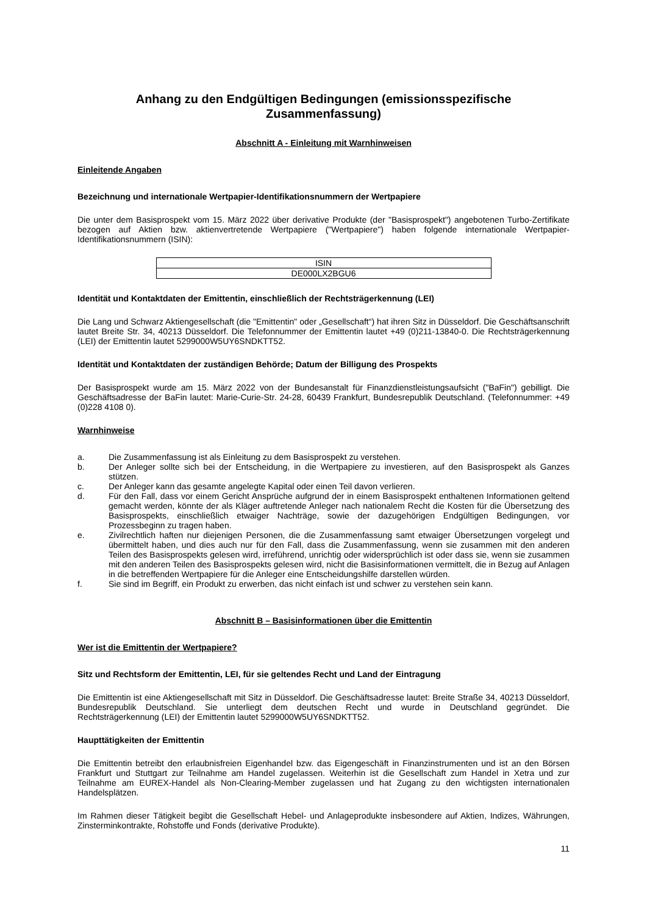Anhang zu den Endgültigen Bedingungen (emissionsspezifische Zusammenfassung)
Abschnitt A - Einleitung mit Warnhinweisen
Einleitende Angaben
Bezeichnung und internationale Wertpapier-Identifikationsnummern der Wertpapiere
Die unter dem Basisprospekt vom 15. März 2022 über derivative Produkte (der "Basisprospekt") angebotenen Turbo-Zertifikate bezogen auf Aktien bzw. aktienvertretende Wertpapiere ("Wertpapiere") haben folgende internationale Wertpapier-Identifikationsnummern (ISIN):
| ISIN |
| --- |
| DE000LX2BGU6 |
Identität und Kontaktdaten der Emittentin, einschließlich der Rechtsträgerkennung (LEI)
Die Lang und Schwarz Aktiengesellschaft (die "Emittentin" oder „Gesellschaft“) hat ihren Sitz in Düsseldorf. Die Geschäftsanschrift lautet Breite Str. 34, 40213 Düsseldorf. Die Telefonnummer der Emittentin lautet +49 (0)211-13840-0. Die Rechtsträgerkennung (LEI) der Emittentin lautet 5299000W5UY6SNDKTT52.
Identität und Kontaktdaten der zuständigen Behörde; Datum der Billigung des Prospekts
Der Basisprospekt wurde am 15. März 2022 von der Bundesanstalt für Finanzdienstleistungsaufsicht ("BaFin") gebilligt. Die Geschäftsadresse der BaFin lautet: Marie-Curie-Str. 24-28, 60439 Frankfurt, Bundesrepublik Deutschland. (Telefonnummer: +49 (0)228 4108 0).
Warnhinweise
a. Die Zusammenfassung ist als Einleitung zu dem Basisprospekt zu verstehen.
b. Der Anleger sollte sich bei der Entscheidung, in die Wertpapiere zu investieren, auf den Basisprospekt als Ganzes stützen.
c. Der Anleger kann das gesamte angelegte Kapital oder einen Teil davon verlieren.
d. Für den Fall, dass vor einem Gericht Ansprüche aufgrund der in einem Basisprospekt enthaltenen Informationen geltend gemacht werden, könnte der als Kläger auftretende Anleger nach nationalem Recht die Kosten für die Übersetzung des Basisprospekts, einschließlich etwaiger Nachträge, sowie der dazugehörigen Endgültigen Bedingungen, vor Prozessbeginn zu tragen haben.
e. Zivilrechtlich haften nur diejenigen Personen, die die Zusammenfassung samt etwaiger Übersetzungen vorgelegt und übermittelt haben, und dies auch nur für den Fall, dass die Zusammenfassung, wenn sie zusammen mit den anderen Teilen des Basisprospekts gelesen wird, irreführend, unrichtig oder widersprüchlich ist oder dass sie, wenn sie zusammen mit den anderen Teilen des Basisprospekts gelesen wird, nicht die Basisinformationen vermittelt, die in Bezug auf Anlagen in die betreffenden Wertpapiere für die Anleger eine Entscheidungshilfe darstellen würden.
f. Sie sind im Begriff, ein Produkt zu erwerben, das nicht einfach ist und schwer zu verstehen sein kann.
Abschnitt B – Basisinformationen über die Emittentin
Wer ist die Emittentin der Wertpapiere?
Sitz und Rechtsform der Emittentin, LEI, für sie geltendes Recht und Land der Eintragung
Die Emittentin ist eine Aktiengesellschaft mit Sitz in Düsseldorf. Die Geschäftsadresse lautet: Breite Straße 34, 40213 Düsseldorf, Bundesrepublik Deutschland. Sie unterliegt dem deutschen Recht und wurde in Deutschland gegründet. Die Rechtsträgerkennung (LEI) der Emittentin lautet 5299000W5UY6SNDKTT52.
Haupttätigkeiten der Emittentin
Die Emittentin betreibt den erlaubnisfreien Eigenhandel bzw. das Eigengeschäft in Finanzinstrumenten und ist an den Börsen Frankfurt und Stuttgart zur Teilnahme am Handel zugelassen. Weiterhin ist die Gesellschaft zum Handel in Xetra und zur Teilnahme am EUREX-Handel als Non-Clearing-Member zugelassen und hat Zugang zu den wichtigsten internationalen Handelsplätzen.
Im Rahmen dieser Tätigkeit begibt die Gesellschaft Hebel- und Anlageprodukte insbesondere auf Aktien, Indizes, Währungen, Zinsterminkontrakte, Rohstoffe und Fonds (derivative Produkte).
11